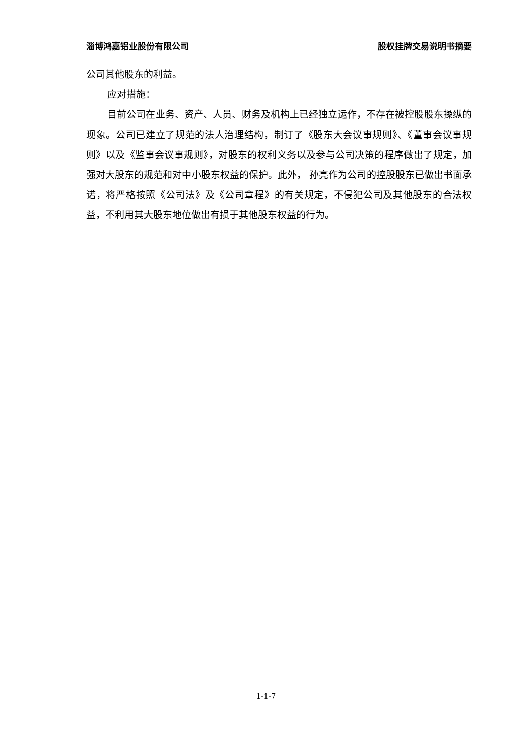淄博鸿嘉铝业股份有限公司 股权挂牌交易说明书摘要
公司其他股东的利益。
应对措施：
目前公司在业务、资产、人员、财务及机构上已经独立运作，不存在被控股股东操纵的现象。公司已建立了规范的法人治理结构，制订了《股东大会议事规则》、《董事会议事规则》以及《监事会议事规则》，对股东的权利义务以及参与公司决策的程序做出了规定，加强对大股东的规范和对中小股东权益的保护。此外， 孙亮作为公司的控股股东已做出书面承诺，将严格按照《公司法》及《公司章程》的有关规定，不侵犯公司及其他股东的合法权益，不利用其大股东地位做出有损于其他股东权益的行为。
1-1-7